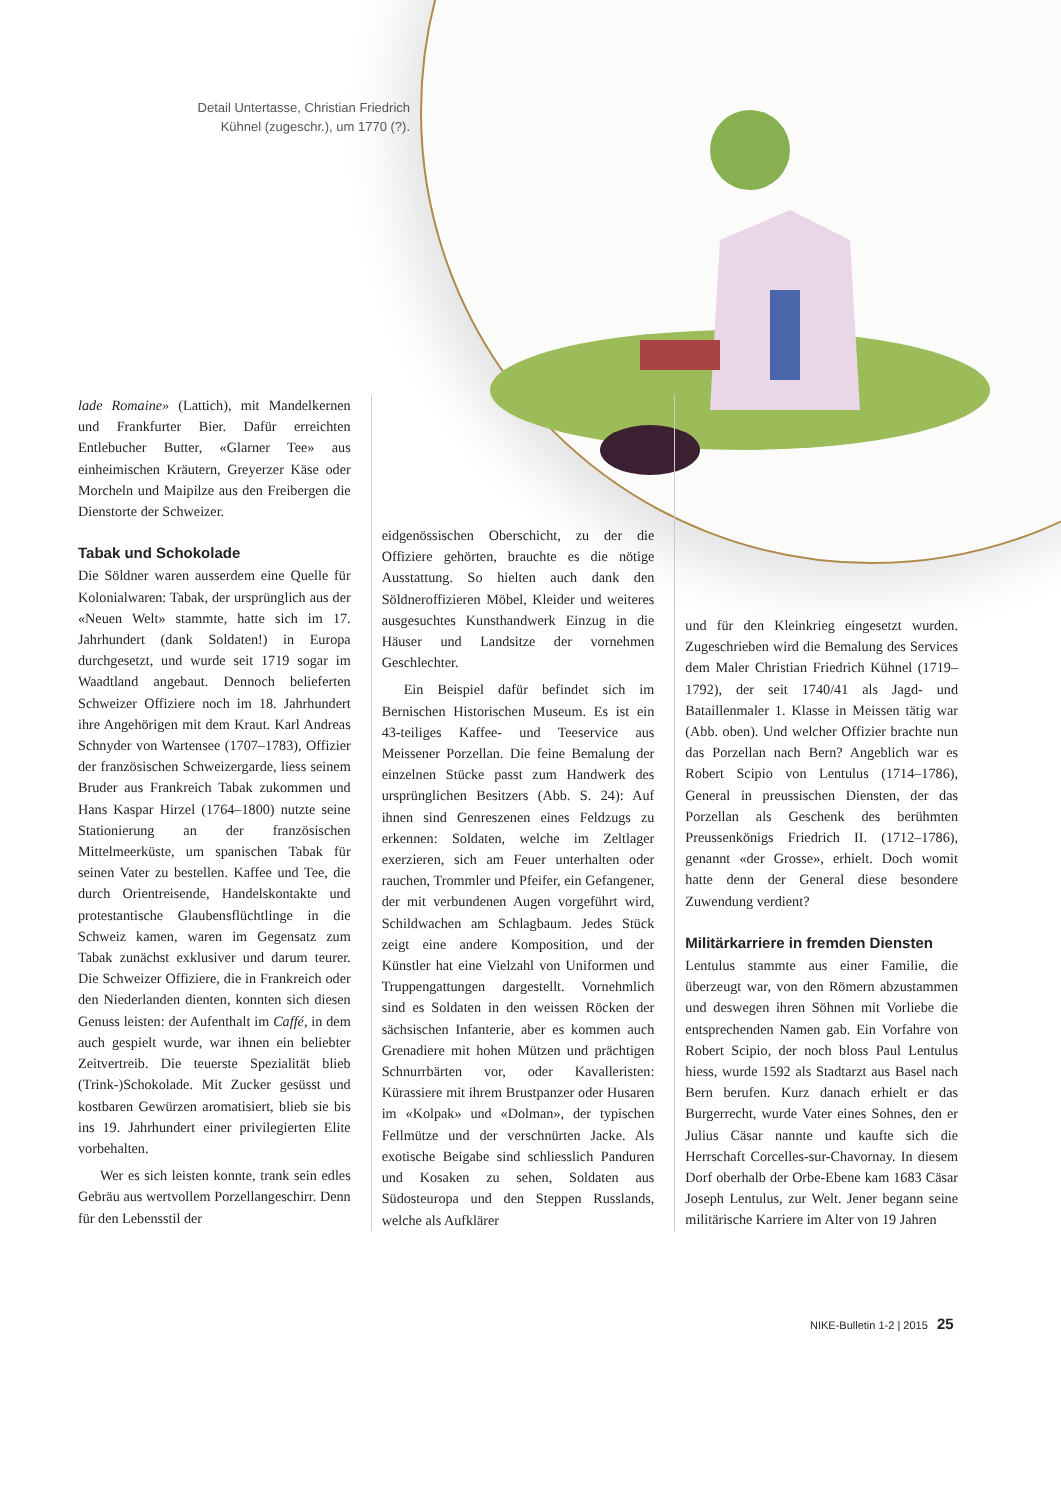Detail Untertasse, Christian Friedrich Kühnel (zugeschr.), um 1770 (?).
lade Romaine» (Lattich), mit Mandelkernen und Frankfurter Bier. Dafür erreichten Entlebucher Butter, «Glarner Tee» aus einheimischen Kräutern, Greyerzer Käse oder Morcheln und Maipilze aus den Freibergen die Dienstorte der Schweizer.
Tabak und Schokolade
Die Söldner waren ausserdem eine Quelle für Kolonialwaren: Tabak, der ursprünglich aus der «Neuen Welt» stammte, hatte sich im 17. Jahrhundert (dank Soldaten!) in Europa durchgesetzt, und wurde seit 1719 sogar im Waadtland angebaut. Dennoch belieferten Schweizer Offiziere noch im 18. Jahrhundert ihre Angehörigen mit dem Kraut. Karl Andreas Schnyder von Wartensee (1707–1783), Offizier der französischen Schweizergarde, liess seinem Bruder aus Frankreich Tabak zukommen und Hans Kaspar Hirzel (1764–1800) nutzte seine Stationierung an der französischen Mittelmeerküste, um spanischen Tabak für seinen Vater zu bestellen. Kaffee und Tee, die durch Orientreisende, Handelskontakte und protestantische Glaubensflüchtlinge in die Schweiz kamen, waren im Gegensatz zum Tabak zunächst exklusiver und darum teurer. Die Schweizer Offiziere, die in Frankreich oder den Niederlanden dienten, konnten sich diesen Genuss leisten: der Aufenthalt im Caffé, in dem auch gespielt wurde, war ihnen ein beliebter Zeitvertreib. Die teuerste Spezialität blieb (Trink-)Schokolade. Mit Zucker gesüsst und kostbaren Gewürzen aromatisiert, blieb sie bis ins 19. Jahrhundert einer privilegierten Elite vorbehalten.
Wer es sich leisten konnte, trank sein edles Gebräu aus wertvollem Porzellangeschirr. Denn für den Lebensstil der
eidgenössischen Oberschicht, zu der die Offiziere gehörten, brauchte es die nötige Ausstattung. So hielten auch dank den Söldneroffizieren Möbel, Kleider und weiteres ausgesuchtes Kunsthandwerk Einzug in die Häuser und Landsitze der vornehmen Geschlechter.
Ein Beispiel dafür befindet sich im Bernischen Historischen Museum. Es ist ein 43-teiliges Kaffee- und Teeservice aus Meissener Porzellan. Die feine Bemalung der einzelnen Stücke passt zum Handwerk des ursprünglichen Besitzers (Abb. S. 24): Auf ihnen sind Genreszenen eines Feldzugs zu erkennen: Soldaten, welche im Zeltlager exerzieren, sich am Feuer unterhalten oder rauchen, Trommler und Pfeifer, ein Gefangener, der mit verbundenen Augen vorgeführt wird, Schildwachen am Schlagbaum. Jedes Stück zeigt eine andere Komposition, und der Künstler hat eine Vielzahl von Uniformen und Truppengattungen dargestellt. Vornehmlich sind es Soldaten in den weissen Röcken der sächsischen Infanterie, aber es kommen auch Grenadiere mit hohen Mützen und prächtigen Schnurrbärten vor, oder Kavalleristen: Kürassiere mit ihrem Brustpanzer oder Husaren im «Kolpak» und «Dolman», der typischen Fellmütze und der verschnürten Jacke. Als exotische Beigabe sind schliesslich Panduren und Kosaken zu sehen, Soldaten aus Südosteuropa und den Steppen Russlands, welche als Aufklärer
und für den Kleinkrieg eingesetzt wurden. Zugeschrieben wird die Bemalung des Services dem Maler Christian Friedrich Kühnel (1719–1792), der seit 1740/41 als Jagd- und Bataillenmaler 1. Klasse in Meissen tätig war (Abb. oben). Und welcher Offizier brachte nun das Porzellan nach Bern? Angeblich war es Robert Scipio von Lentulus (1714–1786), General in preussischen Diensten, der das Porzellan als Geschenk des berühmten Preussenkönigs Friedrich II. (1712–1786), genannt «der Grosse», erhielt. Doch womit hatte denn der General diese besondere Zuwendung verdient?
Militärkarriere in fremden Diensten
Lentulus stammte aus einer Familie, die überzeugt war, von den Römern abzustammen und deswegen ihren Söhnen mit Vorliebe die entsprechenden Namen gab. Ein Vorfahre von Robert Scipio, der noch bloss Paul Lentulus hiess, wurde 1592 als Stadtarzt aus Basel nach Bern berufen. Kurz danach erhielt er das Burgerrecht, wurde Vater eines Sohnes, den er Julius Cäsar nannte und kaufte sich die Herrschaft Corcelles-sur-Chavornay. In diesem Dorf oberhalb der Orbe-Ebene kam 1683 Cäsar Joseph Lentulus, zur Welt. Jener begann seine militärische Karriere im Alter von 19 Jahren
NIKE-Bulletin 1-2 | 2015 25